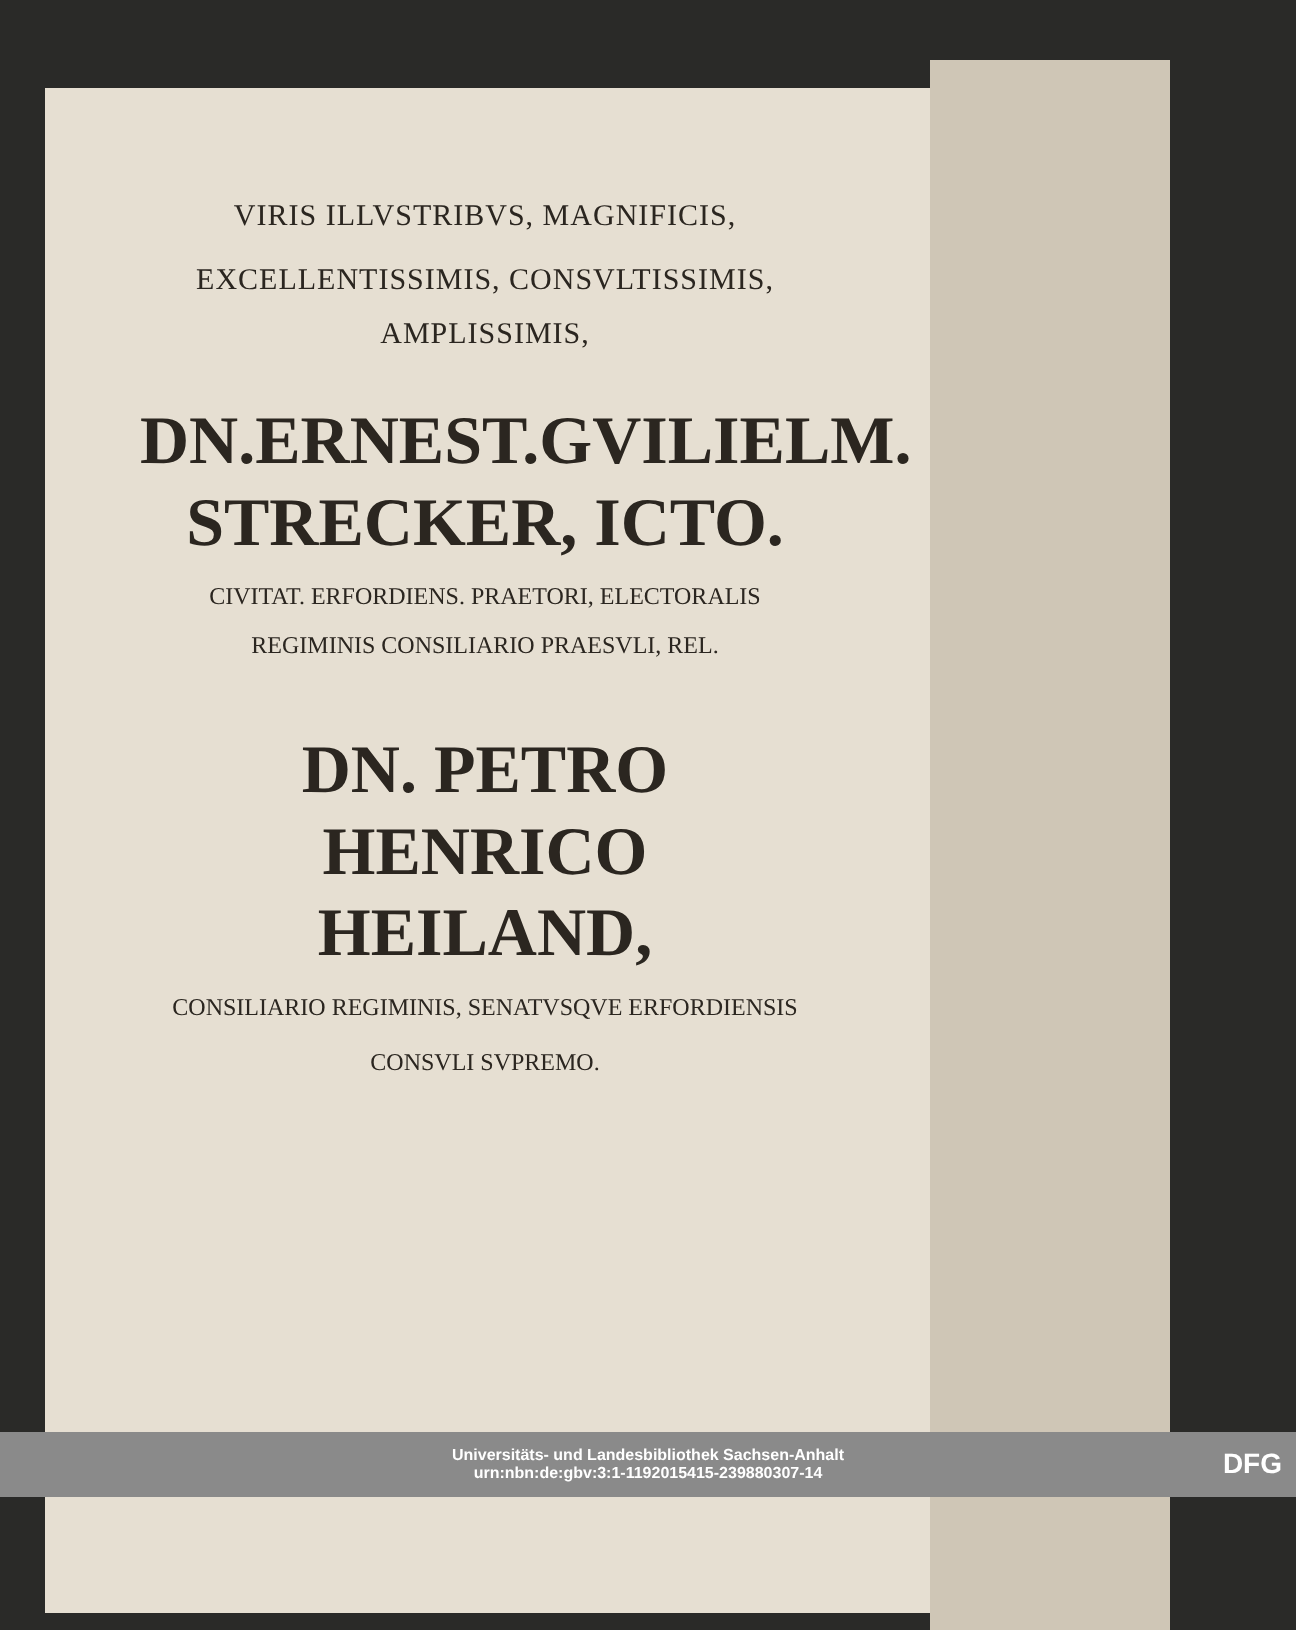VIRIS ILLVSTRIBVS, MAGNIFICIS,
EXCELLENTISSIMIS, CONSVLTISSIMIS,
AMPLISSIMIS,
DN.ERNEST.GVILIELM.
STRECKER, ICTO.
CIVITAT. ERFORDIENS. PRAETORI, ELECTORALIS
REGIMINIS CONSILIARIO PRAESVLI, REL.
DN. PETRO HENRICO
HEILAND,
CONSILIARIO REGIMINIS, SENATVSQVE ERFORDIENSIS
CONSVLI SVPREMO.
Universitäts- und Landesbibliothek Sachsen-Anhalt
urn:nbn:de:gbv:3:1-1192015415-239880307-14
DFG